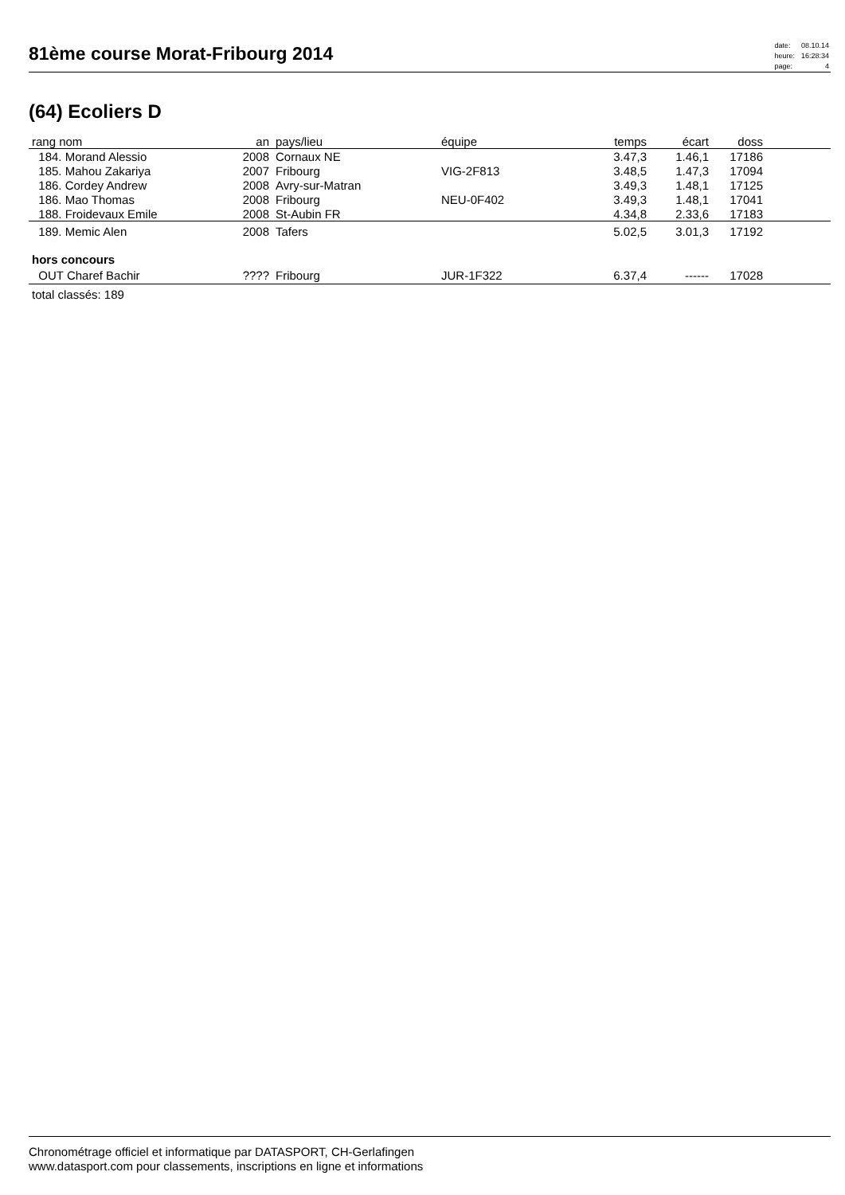81ème course Morat-Fribourg 2014
| date: | 08.10.14 |
| heure: | 16:28:34 |
| page: | 4 |
(64) Ecoliers D
| rang nom | an | pays/lieu | équipe | temps | écart | doss | |
| --- | --- | --- | --- | --- | --- | --- | --- |
| 184. Morand Alessio | 2008 | Cornaux NE | | 3.47,3 | 1.46,1 | 17186 | |
| 185. Mahou Zakariya | 2007 | Fribourg | VIG-2F813 | 3.48,5 | 1.47,3 | 17094 | |
| 186. Cordey Andrew | 2008 | Avry-sur-Matran | | 3.49,3 | 1.48,1 | 17125 | |
| 186. Mao Thomas | 2008 | Fribourg | NEU-0F402 | 3.49,3 | 1.48,1 | 17041 | |
| 188. Froidevaux Emile | 2008 | St-Aubin FR | | 4.34,8 | 2.33,6 | 17183 | |
| 189. Memic Alen | 2008 | Tafers | | 5.02,5 | 3.01,3 | 17192 | |
| hors concours | | | | | | | |
| OUT Charef Bachir | ???? | Fribourg | JUR-1F322 | 6.37,4 | ------ | 17028 | |
| total classés: 189 | | | | | | | |
Chronométrage officiel et informatique par DATASPORT, CH-Gerlafingen
www.datasport.com pour classements, inscriptions en ligne et informations